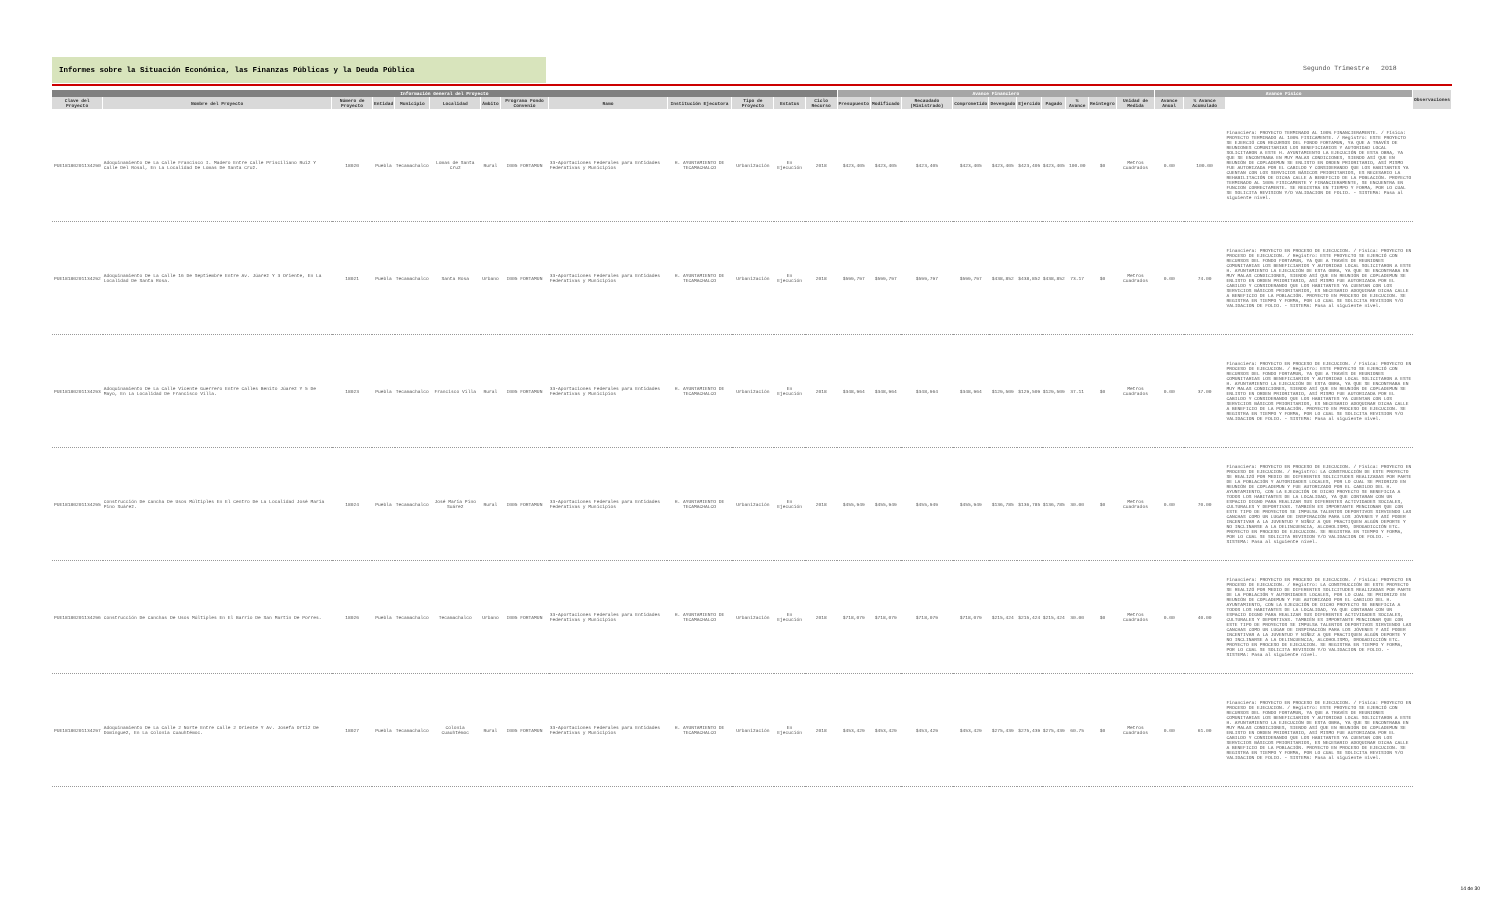Informes sobre la Situación Económica, las Finanzas Públicas y la Deuda Pública
Segundo Trimestre 2018
| Información General del Proyecto | | | | | | | | | | | | | Avance Financiero | | | | | | | | | | Avance Físico | | | Observaciones |
| --- | --- | --- | --- | --- | --- | --- | --- | --- | --- | --- | --- | --- | --- | --- | --- | --- | --- | --- | --- | --- | --- | --- | --- | --- | --- | --- |
| Clave del Proyecto | Nombre del Proyecto | Número de Proyecto | Entidad | Municipio | Localidad | Ámbito | Programa Fondo Convenio | Ramo | Institución Ejecutora | Tipo de Proyecto | Estatus | Ciclo Recurso | Presupuesto | Modificado | Recaudado (Ministrado) | Comprometido | Devengado | Ejercido | Pagado | % Avance | Reintegro | Unidad de Medida | Avance Anual | % Avance Acumulado | | |
| PUE18180201134290 | Adoquinamiento De La Calle Francisco I. Madero Entre Calle Prisciliano Ruiz Y Calle Del Rosal, En La Localidad De Lomas De Santa Cruz. | 18020 | Puebla | Tecamachalco | Lomas de Santa Cruz | Rural | I005 FORTAMUN | 33-Aportaciones Federales para Entidades Federativas y Municipios | H. AYUNTAMIENTO DE TECAMACHALCO | Urbanización | En Ejecución | 2018 | $423,405 | $423,405 | $423,405 | $423,405 | $423,405 | $423,405 | $423,405 | 100.00 | $0 | Metros Cuadrados | 0.00 | 100.00 | Financiera: PROYECTO TERMINADO AL 100% FINANCIERAMENTE. / Física: PROYECTO TERMINADO AL 100% FISICAMENTE. / Registro: ESTE PROYECTO SE EJERCIÓ CON RECURSOS DEL FONDO FORTAMUN, YA QUE A TRAVÉS DE REUNIONES COMUNITARIAS LOS BENEFICIARIOS Y AUTORIDAD LOCAL SOLICITARON A ESTE H. AYUNTAMIENTO LA EJECUCIÓN DE ESTA OBRA, YA QUE SE ENCONTRABA EN MUY MALAS CONDICIONES, SIENDO ASÍ QUE EN REUNIÓN DE COPLADEMUN SE ENLISTO EN ORDEN PRIORITARIO, ASÍ MISMO FUE AUTORIZADA POR EL CABILDO Y CONSIDERANDO QUE LOS HABITANTES YA CUENTAN CON LOS SERVICIOS BÁSICOS PRIORITARIOS, ES NECESARIO LA REHABILITACIÓN DE DICHA CALLE A BENEFICIO DE LA POBLACIÓN. PROYECTO TERMINADO AL 100% FISICAMENTE Y FINANCIERAMENTE, SE ENCUENTRA EN FUNCION CORRECTAMENTE. SE REGISTRA EN TIEMPO Y FORMA, POR LO CUAL SE SOLICITA REVISION Y/O VALIDACION DE FOLIO. - SISTEMA: Pasa al siguiente nivel. | |
| PUE18180201134292 | Adoquinamiento De La Calle 16 De Septiembre Entre Av. Júarez Y 3 Oriente, En La Localidad De Santa Rosa. | 18021 | Puebla | Tecamachalco | Santa Rosa | Urbano | I005 FORTAMUN | 33-Aportaciones Federales para Entidades Federativas y Municipios | H. AYUNTAMIENTO DE TECAMACHALCO | Urbanización | En Ejecución | 2018 | $599,797 | $599,797 | $599,797 | $599,797 | $438,852 | $438,852 | $438,852 | 73.17 | $0 | Metros Cuadrados | 0.00 | 74.00 | Financiera: PROYECTO EN PROCESO DE EJECUCION. / Física: PROYECTO EN PROCESO DE EJECUCION. / Registro: ESTE PROYECTO SE EJERCIÓ CON RECURSOS DEL FONDO FORTAMUN, YA QUE A TRAVÉS DE REUNIONES COMUNITARIAS LOS BENEFICIARIOS Y AUTORIDAD LOCAL SOLICITARON A ESTE H. AYUNTAMIENTO LA EJECUCIÓN DE ESTA OBRA, YA QUE SE ENCONTRABA EN MUY MALAS CONDICIONES, SIENDO ASÍ QUE EN REUNIÓN DE COPLADEMUN SE ENLISTO EN ORDEN PRIORITARIO, ASÍ MISMO FUE AUTORIZADA POR EL CABILDO Y CONSIDERANDO QUE LOS HABITANTES YA CUENTAN CON LOS SERVICIOS BÁSICOS PRIORITARIOS, ES NECESARIO ADOQUINAR DICHA CALLE A BENEFICIO DE LA POBLACIÓN. PROYECTO EN PROCESO DE EJECUCION. SE REGISTRA EN TIEMPO Y FORMA, POR LO CUAL SE SOLICITA REVISION Y/O VALIDACION DE FOLIO. - SISTEMA: Pasa al siguiente nivel. | |
| PUE18180201134293 | Adoquinamiento De La Calle Vicente Guerrero Entre Calles Benito Júarez Y 5 De Mayo, En La Localidad De Francisco Villa. | 18023 | Puebla | Tecamachalco | Francisco Villa | Rural | I005 FORTAMUN | 33-Aportaciones Federales para Entidades Federativas y Municipios | H. AYUNTAMIENTO DE TECAMACHALCO | Urbanización | En Ejecución | 2018 | $348,964 | $348,964 | $348,964 | $348,964 | $129,509 | $129,509 | $129,509 | 37.11 | $0 | Metros Cuadrados | 0.00 | 37.00 | Financiera: PROYECTO EN PROCESO DE EJECUCION. / Física: PROYECTO EN PROCESO DE EJECUCION. / Registro: ESTE PROYECTO SE EJERCIÓ CON RECURSOS DEL FONDO FORTAMUN, YA QUE A TRAVÉS DE REUNIONES COMUNITARIAS LOS BENEFICIARIOS Y AUTORIDAD LOCAL SOLICITARON A ESTE H. AYUNTAMIENTO LA EJECUCIÓN DE ESTA OBRA, YA QUE SE ENCONTRABA EN MUY MALAS CONDICIONES, SIENDO ASÍ QUE EN REUNIÓN DE COPLADEMUN SE ENLISTO EN ORDEN PRIORITARIO, ASÍ MISMO FUE AUTORIZADA POR EL CABILDO Y CONSIDERANDO QUE LOS HABITANTES YA CUENTAN CON LOS SERVICIOS BÁSICOS PRIORITARIOS, ES NECESARIO ADOQUINAR DICHA CALLE A BENEFICIO DE LA POBLACIÓN. PROYECTO EN PROCESO DE EJECUCION. SE REGISTRA EN TIEMPO Y FORMA, POR LO CUAL SE SOLICITA REVISION Y/O VALIDACION DE FOLIO. - SISTEMA: Pasa al siguiente nivel. | |
| PUE18180201134295 | Construcción De Cancha De Usos Múltiples En El Centro De La Localidad José María Pino Suárez. | 18024 | Puebla | Tecamachalco | José María Pino Suárez | Rural | I005 FORTAMUN | 33-Aportaciones Federales para Entidades Federativas y Municipios | H. AYUNTAMIENTO DE TECAMACHALCO | Urbanización | En Ejecución | 2018 | $455,949 | $455,949 | $455,949 | $455,949 | $136,785 | $136,785 | $136,785 | 30.00 | $0 | Metros Cuadrados | 0.00 | 70.00 | Financiera: PROYECTO EN PROCESO DE EJECUCION. / Física: PROYECTO EN PROCESO DE EJECUCION. / Registro: LA CONSTRUCCIÓN DE ESTE PROYECTO SE REALIZÓ POR MEDIO DE DIFERENTES SOLICITUDES REALIZADAS POR PARTE DE LA POBLACIÓN Y AUTORIDADES LOCALES, POR LO CUAL SE PRIORIZO EN REUNIÓN DE COPLADEMUN Y FUE AUTORIZADO POR EL CABILDO DEL H. AYUNTAMIENTO, CON LA EJECUCIÓN DE DICHO PROYECTO SE BENEFICIA A TODOS LOS HABITANTES DE LA LOCALIDAD, YA QUE CONTARAN CON UN ESPACIO DIGNO PARA REALIZAR SUS DIFERENTES ACTIVIDADES SOCIALES, CULTURALES Y DEPORTIVAS. TAMBIÉN ES IMPORTANTE MENCIONAR QUE CON ESTE TIPO DE PROYECTOS SE IMPULSA TALENTOS DEPORTIVOS SIRVIENDO LAS CANCHAS COMO UN LUGAR DE INSPIRACIÓN PARA LOS JÓVENES Y ASÍ PODER INCENTIVAR A LA JUVENTUD Y NIÑEZ A QUE PRACTIQUEN ALGÚN DEPORTE Y NO INCLINARSE A LA DELINCUENCIA, ALCOHOLISMO, DROGADICCIÓN ETC. PROYECTO EN PROCESO DE EJECUCION. SE REGISTRA EN TIEMPO Y FORMA, POR LO CUAL SE SOLICITA REVISION Y/O VALIDACION DE FOLIO. - SISTEMA: Pasa al siguiente nivel. | |
| PUE18180201134296 | Construcción De Canchas De Usos Múltiples En El Barrio De San Martín De Porres. | 18026 | Puebla | Tecamachalco | Tecamachalco | Urbano | I005 FORTAMUN | 33-Aportaciones Federales para Entidades Federativas y Municipios | H. AYUNTAMIENTO DE TECAMACHALCO | Urbanización | En Ejecución | 2018 | $718,079 | $718,079 | $718,079 | $718,079 | $215,424 | $215,424 | $215,424 | 30.00 | $0 | Metros Cuadrados | 0.00 | 40.00 | Financiera: PROYECTO EN PROCESO DE EJECUCION. / Física: PROYECTO EN PROCESO DE EJECUCION. / Registro: LA CONSTRUCCIÓN DE ESTE PROYECTO SE REALIZÓ POR MEDIO DE DIFERENTES SOLICITUDES REALIZADAS POR PARTE DE LA POBLACIÓN Y AUTORIDADES LOCALES, POR LO CUAL SE PRIORIZO EN REUNIÓN DE COPLADEMUN Y FUE AUTORIZADO POR EL CABILDO DEL H. AYUNTAMIENTO, CON LA EJECUCIÓN DE DICHO PROYECTO SE BENEFICIA A TODOS LOS HABITANTES DE LA LOCALIDAD, YA QUE CONTARAN CON UN ESPACIO DIGNO PARA REALIZAR SUS DIFERENTES ACTIVIDADES SOCIALES, CULTURALES Y DEPORTIVAS. TAMBIÉN ES IMPORTANTE MENCIONAR QUE CON ESTE TIPO DE PROYECTOS SE IMPULSA TALENTOS DEPORTIVOS SIRVIENDO LAS CANCHAS COMO UN LUGAR DE INSPIRACIÓN PARA LOS JÓVENES Y ASÍ PODER INCENTIVAR A LA JUVENTUD Y NIÑEZ A QUE PRACTIQUEN ALGÚN DEPORTE Y NO INCLINARSE A LA DELINCUENCIA, ALCOHOLISMO, DROGADICCIÓN ETC. PROYECTO EN PROCESO DE EJECUCION. SE REGISTRA EN TIEMPO Y FORMA, POR LO CUAL SE SOLICITA REVISION Y/O VALIDACION DE FOLIO. - SISTEMA: Pasa al siguiente nivel. | |
| PUE18180201134297 | Adoquinamiento De La Calle 2 Norte Entre Calle 2 Oriente Y Av. Josefa Ortiz De Dominguez, En La Colonia Cuauhtémoc. | 18027 | Puebla | Tecamachalco | Colonia Cuauhtémoc | Rural | I005 FORTAMUN | 33-Aportaciones Federales para Entidades Federativas y Municipios | H. AYUNTAMIENTO DE TECAMACHALCO | Urbanización | En Ejecución | 2018 | $453,429 | $453,429 | $453,429 | $453,429 | $275,439 | $275,439 | $275,439 | 60.75 | $0 | Metros Cuadrados | 0.00 | 61.00 | Financiera: PROYECTO EN PROCESO DE EJECUCION. / Física: PROYECTO EN PROCESO DE EJECUCION. / Registro: ESTE PROYECTO SE EJERCIÓ CON RECURSOS DEL FONDO FORTAMUN, YA QUE A TRAVÉS DE REUNIONES COMUNITARIAS LOS BENEFICIARIOS Y AUTORIDAD LOCAL SOLICITARON A ESTE H. AYUNTAMIENTO LA EJECUCIÓN DE ESTA OBRA, YA QUE SE ENCONTRABA EN MUY MALAS CONDICIONES, SIENDO ASÍ QUE EN REUNIÓN DE COPLADEMUN SE ENLISTO EN ORDEN PRIORITARIO, ASÍ MISMO FUE AUTORIZADA POR EL CABILDO Y CONSIDERANDO QUE LOS HABITANTES YA CUENTAN CON LOS SERVICIOS BÁSICOS PRIORITARIOS, ES NECESARIO ADOQUINAR DICHA CALLE A BENEFICIO DE LA POBLACIÓN. PROYECTO EN PROCESO DE EJECUCION. SE REGISTRA EN TIEMPO Y FORMA, POR LO CUAL SE SOLICITA REVISION Y/O VALIDACION DE FOLIO. - SISTEMA: Pasa al siguiente nivel. | |
14 de 30